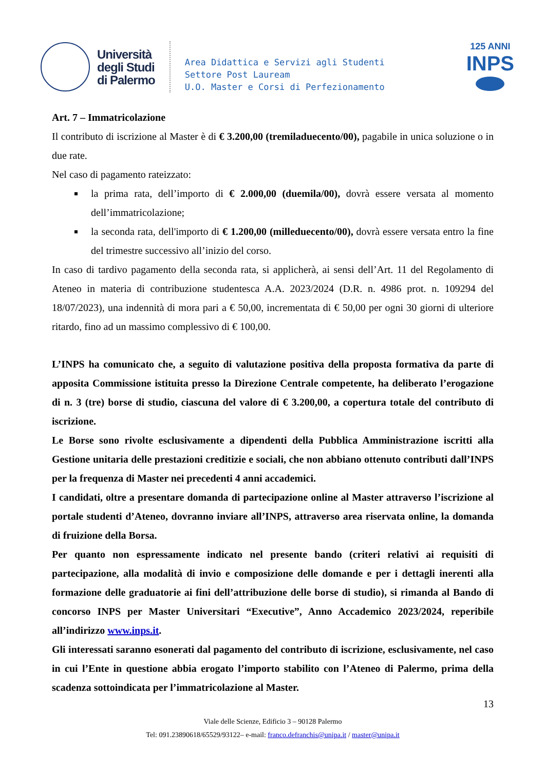Università
degli Studi
di Palermo
Area Didattica e Servizi agli Studenti
Settore Post Lauream
U.O. Master e Corsi di Perfezionamento
125 ANNI
INPS
Art. 7 – Immatricolazione
Il contributo di iscrizione al Master è di € 3.200,00 (tremiladuecento/00), pagabile in unica soluzione o in due rate.
Nel caso di pagamento rateizzato:
la prima rata, dell’importo di € 2.000,00 (duemila/00), dovrà essere versata al momento dell’immatricolazione;
la seconda rata, dell'importo di € 1.200,00 (milleduecento/00), dovrà essere versata entro la fine del trimestre successivo all’inizio del corso.
In caso di tardivo pagamento della seconda rata, si applicherà, ai sensi dell’Art. 11 del Regolamento di Ateneo in materia di contribuzione studentesca A.A. 2023/2024 (D.R. n. 4986 prot. n. 109294 del 18/07/2023), una indennità di mora pari a € 50,00, incrementata di € 50,00 per ogni 30 giorni di ulteriore ritardo, fino ad un massimo complessivo di € 100,00.
L’INPS ha comunicato che, a seguito di valutazione positiva della proposta formativa da parte di apposita Commissione istituita presso la Direzione Centrale competente, ha deliberato l’erogazione di n. 3 (tre) borse di studio, ciascuna del valore di € 3.200,00, a copertura totale del contributo di iscrizione.
Le Borse sono rivolte esclusivamente a dipendenti della Pubblica Amministrazione iscritti alla Gestione unitaria delle prestazioni creditizie e sociali, che non abbiano ottenuto contributi dall’INPS per la frequenza di Master nei precedenti 4 anni accademici.
I candidati, oltre a presentare domanda di partecipazione online al Master attraverso l’iscrizione al portale studenti d’Ateneo, dovranno inviare all’INPS, attraverso area riservata online, la domanda di fruizione della Borsa.
Per quanto non espressamente indicato nel presente bando (criteri relativi ai requisiti di partecipazione, alla modalità di invio e composizione delle domande e per i dettagli inerenti alla formazione delle graduatorie ai fini dell’attribuzione delle borse di studio), si rimanda al Bando di concorso INPS per Master Universitari “Executive”, Anno Accademico 2023/2024, reperibile all’indirizzo www.inps.it.
Gli interessati saranno esonerati dal pagamento del contributo di iscrizione, esclusivamente, nel caso in cui l’Ente in questione abbia erogato l’importo stabilito con l’Ateneo di Palermo, prima della scadenza sottoindicata per l’immatricolazione al Master.
13
Viale delle Scienze, Edificio 3 – 90128 Palermo
Tel: 091.23890618/65529/93122– e-mail: franco.defranchis@unipa.it / master@unipa.it